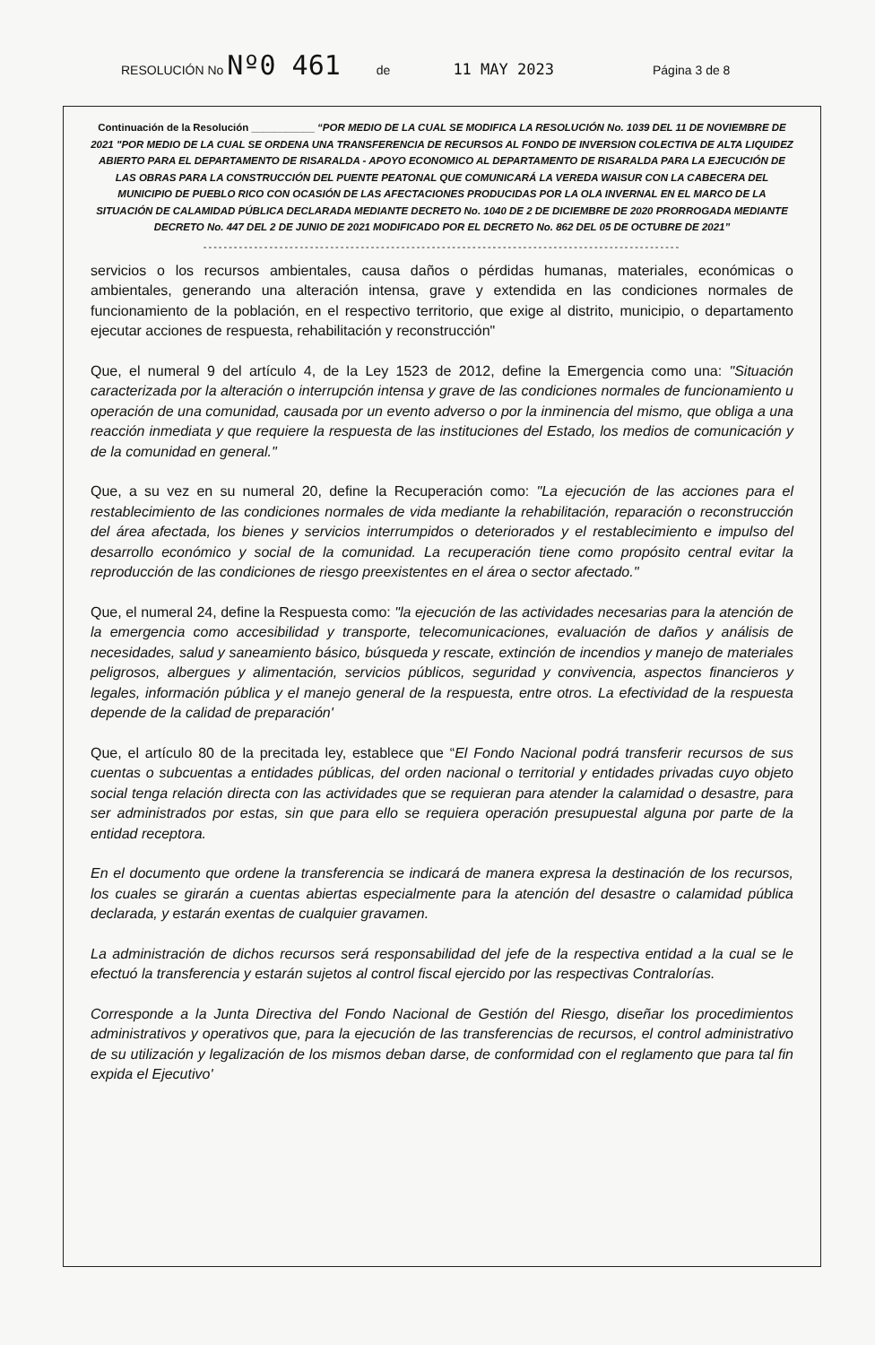RESOLUCIÓN No Nº0 461 de 11 MAY 2023 Página 3 de 8
Continuación de la Resolución ___________ “POR MEDIO DE LA CUAL SE MODIFICA LA RESOLUCIÓN No. 1039 DEL 11 DE NOVIEMBRE DE 2021 "POR MEDIO DE LA CUAL SE ORDENA UNA TRANSFERENCIA DE RECURSOS AL FONDO DE INVERSION COLECTIVA DE ALTA LIQUIDEZ ABIERTO PARA EL DEPARTAMENTO DE RISARALDA - APOYO ECONOMICO AL DEPARTAMENTO DE RISARALDA PARA LA EJECUCIÓN DE LAS OBRAS PARA LA CONSTRUCCIÓN DEL PUENTE PEATONAL QUE COMUNICARÁ LA VEREDA WAISUR CON LA CABECERA DEL MUNICIPIO DE PUEBLO RICO CON OCASIÓN DE LAS AFECTACIONES PRODUCIDAS POR LA OLA INVERNAL EN EL MARCO DE LA SITUACIÓN DE CALAMIDAD PÚBLICA DECLARADA MEDIANTE DECRETO No. 1040 DE 2 DE DICIEMBRE DE 2020 PRORROGADA MEDIANTE DECRETO No. 447 DEL 2 DE JUNIO DE 2021 MODIFICADO POR EL DECRETO No. 862 DEL 05 DE OCTUBRE DE 2021”
----------------------------------------------------------------------------------------------
servicios o los recursos ambientales, causa daños o pérdidas humanas, materiales, económicas o ambientales, generando una alteración intensa, grave y extendida en las condiciones normales de funcionamiento de la población, en el respectivo territorio, que exige al distrito, municipio, o departamento ejecutar acciones de respuesta, rehabilitación y reconstrucción"
Que, el numeral 9 del artículo 4, de la Ley 1523 de 2012, define la Emergencia como una: "Situación caracterizada por la alteración o interrupción intensa y grave de las condiciones normales de funcionamiento u operación de una comunidad, causada por un evento adverso o por la inminencia del mismo, que obliga a una reacción inmediata y que requiere la respuesta de las instituciones del Estado, los medios de comunicación y de la comunidad en general."
Que, a su vez en su numeral 20, define la Recuperación como: "La ejecución de las acciones para el restablecimiento de las condiciones normales de vida mediante la rehabilitación, reparación o reconstrucción del área afectada, los bienes y servicios interrumpidos o deteriorados y el restablecimiento e impulso del desarrollo económico y social de la comunidad. La recuperación tiene como propósito central evitar la reproducción de las condiciones de riesgo preexistentes en el área o sector afectado."
Que, el numeral 24, define la Respuesta como: "la ejecución de las actividades necesarias para la atención de la emergencia como accesibilidad y transporte, telecomunicaciones, evaluación de daños y análisis de necesidades, salud y saneamiento básico, búsqueda y rescate, extinción de incendios y manejo de materiales peligrosos, albergues y alimentación, servicios públicos, seguridad y convivencia, aspectos financieros y legales, información pública y el manejo general de la respuesta, entre otros. La efectividad de la respuesta depende de la calidad de preparación'
Que, el artículo 80 de la precitada ley, establece que “El Fondo Nacional podrá transferir recursos de sus cuentas o subcuentas a entidades públicas, del orden nacional o territorial y entidades privadas cuyo objeto social tenga relación directa con las actividades que se requieran para atender la calamidad o desastre, para ser administrados por estas, sin que para ello se requiera operación presupuestal alguna por parte de la entidad receptora.
En el documento que ordene la transferencia se indicará de manera expresa la destinación de los recursos, los cuales se girarán a cuentas abiertas especialmente para la atención del desastre o calamidad pública declarada, y estarán exentas de cualquier gravamen.
La administración de dichos recursos será responsabilidad del jefe de la respectiva entidad a la cual se le efectuó la transferencia y estarán sujetos al control fiscal ejercido por las respectivas Contralorías.
Corresponde a la Junta Directiva del Fondo Nacional de Gestión del Riesgo, diseñar los procedimientos administrativos y operativos que, para la ejecución de las transferencias de recursos, el control administrativo de su utilización y legalización de los mismos deban darse, de conformidad con el reglamento que para tal fin expida el Ejecutivo'